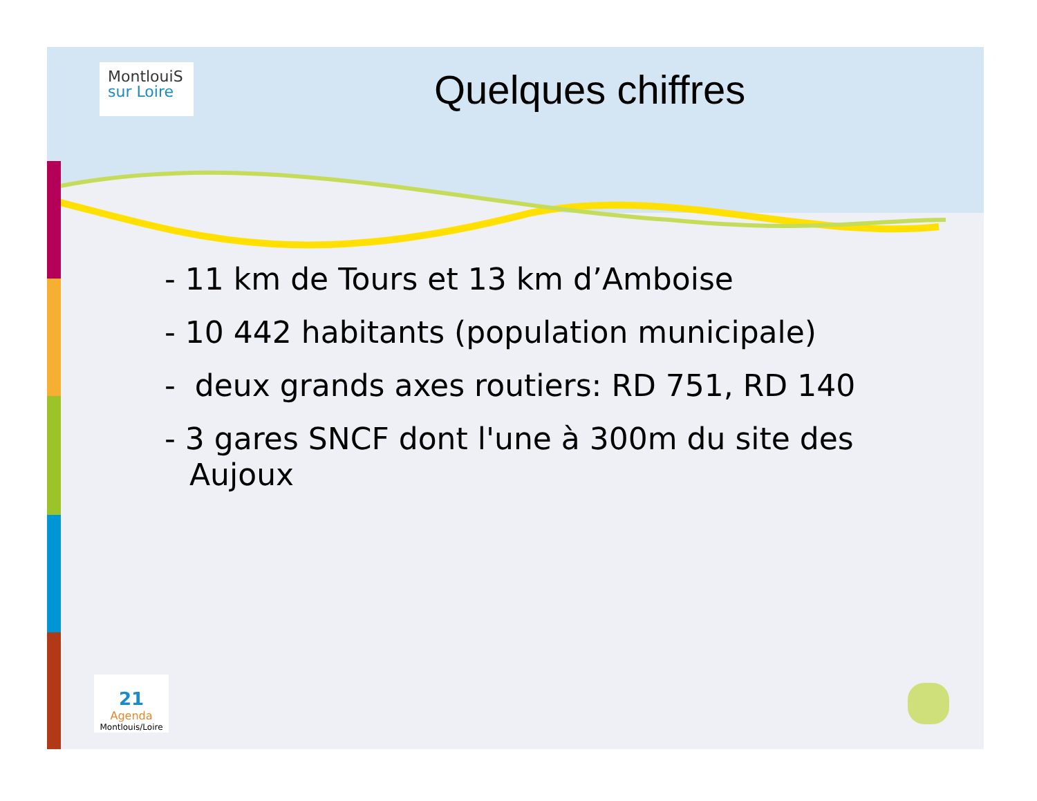MontlouiS
sur Loire
Quelques chiffres
- 11 km de Tours et 13 km d’Amboise
- 10 442 habitants (population municipale)
- deux grands axes routiers: RD 751, RD 140
- 3 gares SNCF dont l'une à 300m du site des Aujoux
21
Agenda
Montlouis/Loire